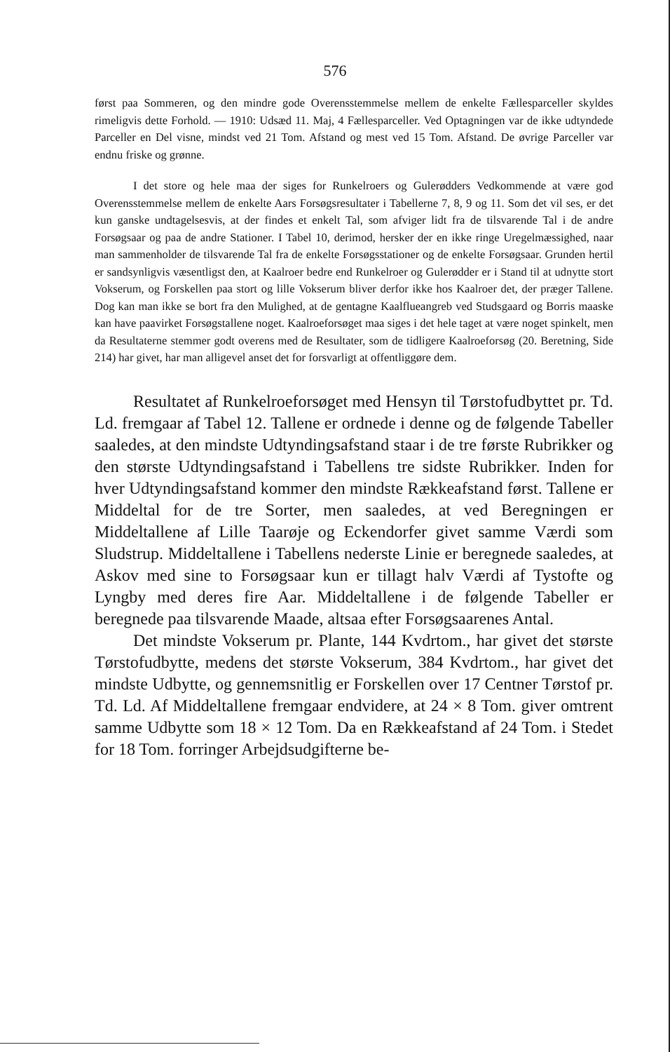576
først paa Sommeren, og den mindre gode Overensstemmelse mellem de enkelte Fællesparceller skyldes rimeligvis dette Forhold. — 1910: Udsæd 11. Maj, 4 Fællesparceller. Ved Optagningen var de ikke udtyndede Parceller en Del visne, mindst ved 21 Tom. Afstand og mest ved 15 Tom. Afstand. De øvrige Parceller var endnu friske og grønne.
I det store og hele maa der siges for Runkelroers og Gulerødders Vedkommende at være god Overensstemmelse mellem de enkelte Aars Forsøgsresultater i Tabellerne 7, 8, 9 og 11. Som det vil ses, er det kun ganske undtagelsesvis, at der findes et enkelt Tal, som afviger lidt fra de tilsvarende Tal i de andre Forsøgsaar og paa de andre Stationer. I Tabel 10, derimod, hersker der en ikke ringe Uregelmæssighed, naar man sammenholder de tilsvarende Tal fra de enkelte Forsøgsstationer og de enkelte Forsøgsaar. Grunden hertil er sandsynligvis væsentligst den, at Kaalroer bedre end Runkelroer og Gulerødder er i Stand til at udnytte stort Vokserum, og Forskellen paa stort og lille Vokserum bliver derfor ikke hos Kaalroer det, der præger Tallene. Dog kan man ikke se bort fra den Mulighed, at de gentagne Kaalflueangreb ved Studsgaard og Borris maaske kan have paavirket Forsøgstallene noget. Kaalroeforsøget maa siges i det hele taget at være noget spinkelt, men da Resultaterne stemmer godt overens med de Resultater, som de tidligere Kaalroeforsøg (20. Beretning, Side 214) har givet, har man alligevel anset det for forsvarligt at offentliggøre dem.
Resultatet af Runkelroeforsøget med Hensyn til Tørstofudbyttet pr. Td. Ld. fremgaar af Tabel 12. Tallene er ordnede i denne og de følgende Tabeller saaledes, at den mindste Udtyndingsafstand staar i de tre første Rubrikker og den største Udtyndingsafstand i Tabellens tre sidste Rubrikker. Inden for hver Udtyndingsafstand kommer den mindste Rækkeafstand først. Tallene er Middeltal for de tre Sorter, men saaledes, at ved Beregningen er Middeltallene af Lille Taarøje og Eckendorfer givet samme Værdi som Sludstrup. Middeltallene i Tabellens nederste Linie er beregnede saaledes, at Askov med sine to Forsøgsaar kun er tillagt halv Værdi af Tystofte og Lyngby med deres fire Aar. Middeltallene i de følgende Tabeller er beregnede paa tilsvarende Maade, altsaa efter Forsøgsaarenes Antal.
Det mindste Vokserum pr. Plante, 144 Kvdrtom., har givet det største Tørstofudbytte, medens det største Vokserum, 384 Kvdrtom., har givet det mindste Udbytte, og gennemsnitlig er Forskellen over 17 Centner Tørstof pr. Td. Ld. Af Middeltallene fremgaar endvidere, at 24 × 8 Tom. giver omtrent samme Udbytte som 18 × 12 Tom. Da en Rækkeafstand af 24 Tom. i Stedet for 18 Tom. forringer Arbejdsudgifterne be-